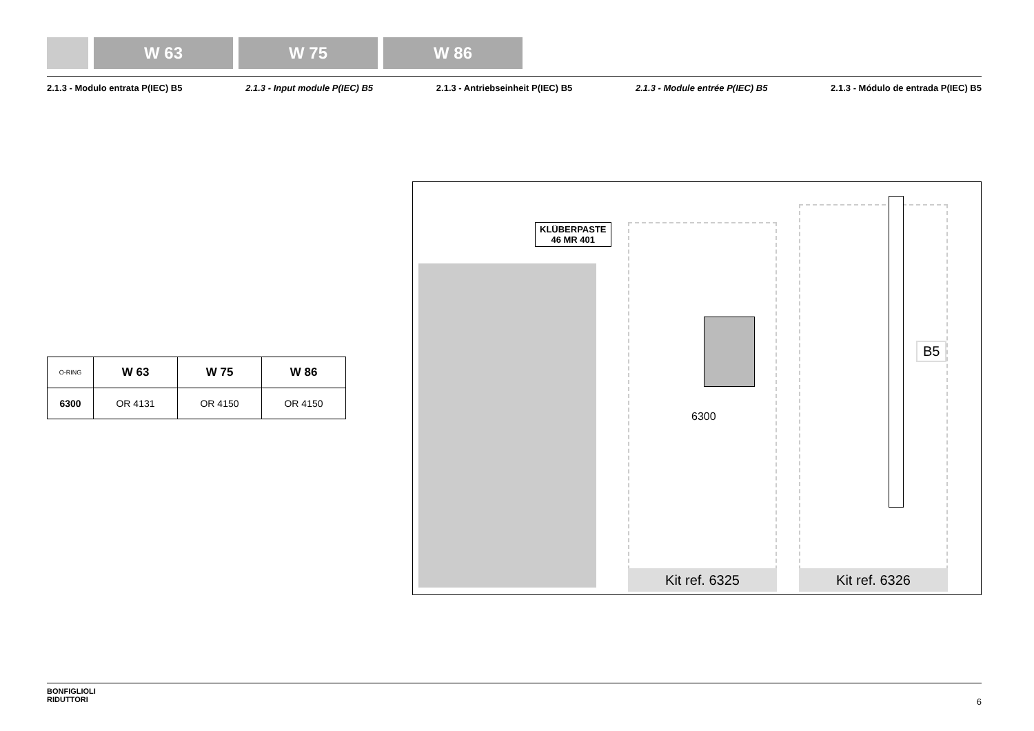W 63 W 75 W 86
2.1.3 - Modulo entrata P(IEC) B5 2.1.3 - Input module P(IEC) B5 2.1.3 - Antriebseinheit P(IEC) B5 2.1.3 - Module entrée P(IEC) B5 2.1.3 - Módulo de entrada P(IEC) B5
| O-RING | W 63 | W 75 | W 86 |
| --- | --- | --- | --- |
| 6300 | OR 4131 | OR 4150 | OR 4150 |
KLÜBERPASTE
46 MR 401
6300
B5
Kit ref. 6325 Kit ref. 6326
BONFIGLIOLI
RIDUTTORI
6